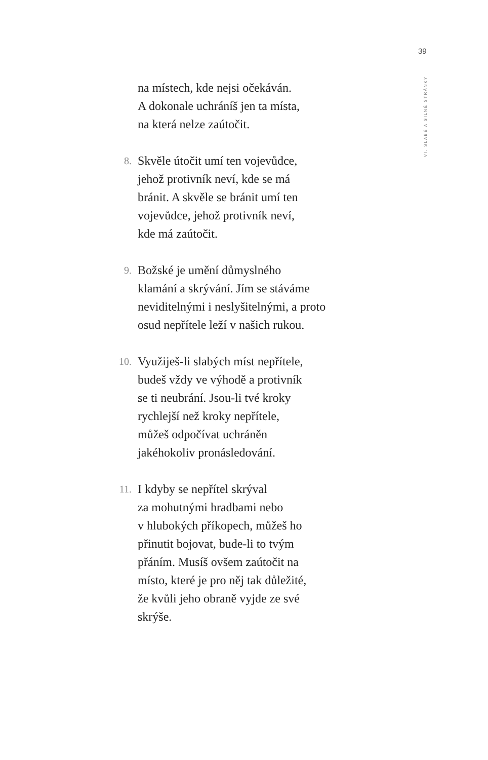39
VI. SLABÉ A SILNÉ STRÁNKY
na místech, kde nejsi očekáván.
A dokonale uchráníš jen ta místa,
na která nelze zaútočit.
8.
Skvěle útočit umí ten vojevůdce,
jehož protivník neví, kde se má
bránit. A skvěle se bránit umí ten
vojevůdce, jehož protivník neví,
kde má zaútočit.
9.
Božské je umění důmyslného
klamání a skrývání. Jím se stáváme
neviditelnými i neslyšitelnými, a proto
osud nepřítele leží v našich rukou.
10.
Využiješ-li slabých míst nepřítele,
budeš vždy ve výhodě a protivník
se ti neubrání. Jsou-li tvé kroky
rychlejší než kroky nepřítele,
můžeš odpočívat uchráněn
jakéhokoliv pronásledování.
11.
I kdyby se nepřítel skrýval
za mohutnými hradbami nebo
v hlubokých příkopech, můžeš ho
přinutit bojovat, bude-li to tvým
přáním. Musíš ovšem zaútočit na
místo, které je pro něj tak důležité,
že kvůli jeho obraně vyjde ze své
skrýše.